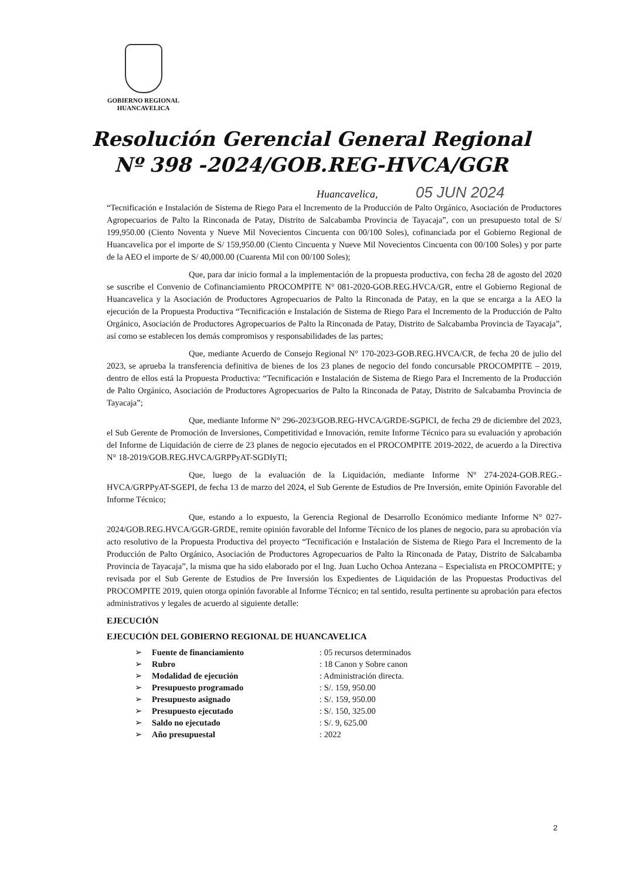GOBIERNO REGIONAL
HUANCAVELICA
Resolución Gerencial General Regional
Nº 398 -2024/GOB.REG-HVCA/GGR
Huancavelica, 05 JUN 2024
“Tecnificación e Instalación de Sistema de Riego Para el Incremento de la Producción de Palto Orgánico, Asociación de Productores Agropecuarios de Palto la Rinconada de Patay, Distrito de Salcabamba Provincia de Tayacaja”, con un presupuesto total de S/ 199,950.00 (Ciento Noventa y Nueve Mil Novecientos Cincuenta con 00/100 Soles), cofinanciada por el Gobierno Regional de Huancavelica por el importe de S/ 159,950.00 (Ciento Cincuenta y Nueve Mil Novecientos Cincuenta con 00/100 Soles) y por parte de la AEO el importe de S/ 40,000.00 (Cuarenta Mil con 00/100 Soles);
Que, para dar inicio formal a la implementación de la propuesta productiva, con fecha 28 de agosto del 2020 se suscribe el Convenio de Cofinanciamiento PROCOMPITE N° 081-2020-GOB.REG.HVCA/GR, entre el Gobierno Regional de Huancavelica y la Asociación de Productores Agropecuarios de Palto la Rinconada de Patay, en la que se encarga a la AEO la ejecución de la Propuesta Productiva “Tecnificación e Instalación de Sistema de Riego Para el Incremento de la Producción de Palto Orgánico, Asociación de Productores Agropecuarios de Palto la Rinconada de Patay, Distrito de Salcabamba Provincia de Tayacaja”, así como se establecen los demás compromisos y responsabilidades de las partes;
Que, mediante Acuerdo de Consejo Regional N° 170-2023-GOB.REG.HVCA/CR, de fecha 20 de julio del 2023, se aprueba la transferencia definitiva de bienes de los 23 planes de negocio del fondo concursable PROCOMPITE – 2019, dentro de ellos está la Propuesta Productiva: “Tecnificación e Instalación de Sistema de Riego Para el Incremento de la Producción de Palto Orgánico, Asociación de Productores Agropecuarios de Palto la Rinconada de Patay, Distrito de Salcabamba Provincia de Tayacaja”;
Que, mediante Informe N° 296-2023/GOB.REG-HVCA/GRDE-SGPICI, de fecha 29 de diciembre del 2023, el Sub Gerente de Promoción de Inversiones, Competitividad e Innovación, remite Informe Técnico para su evaluación y aprobación del Informe de Liquidación de cierre de 23 planes de negocio ejecutados en el PROCOMPITE 2019-2022, de acuerdo a la Directiva N° 18-2019/GOB.REG.HVCA/GRPPyAT-SGDIyTI;
Que, luego de la evaluación de la Liquidación, mediante Informe N° 274-2024-GOB.REG.-HVCA/GRPPyAT-SGEPI, de fecha 13 de marzo del 2024, el Sub Gerente de Estudios de Pre Inversión, emite Opinión Favorable del Informe Técnico;
Que, estando a lo expuesto, la Gerencia Regional de Desarrollo Económico mediante Informe N° 027-2024/GOB.REG.HVCA/GGR-GRDE, remite opinión favorable del Informe Técnico de los planes de negocio, para su aprobación vía acto resolutivo de la Propuesta Productiva del proyecto “Tecnificación e Instalación de Sistema de Riego Para el Incremento de la Producción de Palto Orgánico, Asociación de Productores Agropecuarios de Palto la Rinconada de Patay, Distrito de Salcabamba Provincia de Tayacaja”, la misma que ha sido elaborado por el Ing. Juan Lucho Ochoa Antezana – Especialista en PROCOMPITE; y revisada por el Sub Gerente de Estudios de Pre Inversión los Expedientes de Liquidación de las Propuestas Productivas del PROCOMPITE 2019, quien otorga opinión favorable al Informe Técnico; en tal sentido, resulta pertinente su aprobación para efectos administrativos y legales de acuerdo al siguiente detalle:
EJECUCIÓN
EJECUCIÓN DEL GOBIERNO REGIONAL DE HUANCAVELICA
| ➢ | Fuente de financiamiento | : 05 recursos determinados |
| ➢ | Rubro | : 18 Canon y Sobre canon |
| ➢ | Modalidad de ejecución | : Administración directa. |
| ➢ | Presupuesto programado | : S/. 159, 950.00 |
| ➢ | Presupuesto asignado | : S/. 159, 950.00 |
| ➢ | Presupuesto ejecutado | : S/. 150, 325.00 |
| ➢ | Saldo no ejecutado | : S/. 9, 625.00 |
| ➢ | Año presupuestal | : 2022 |
2